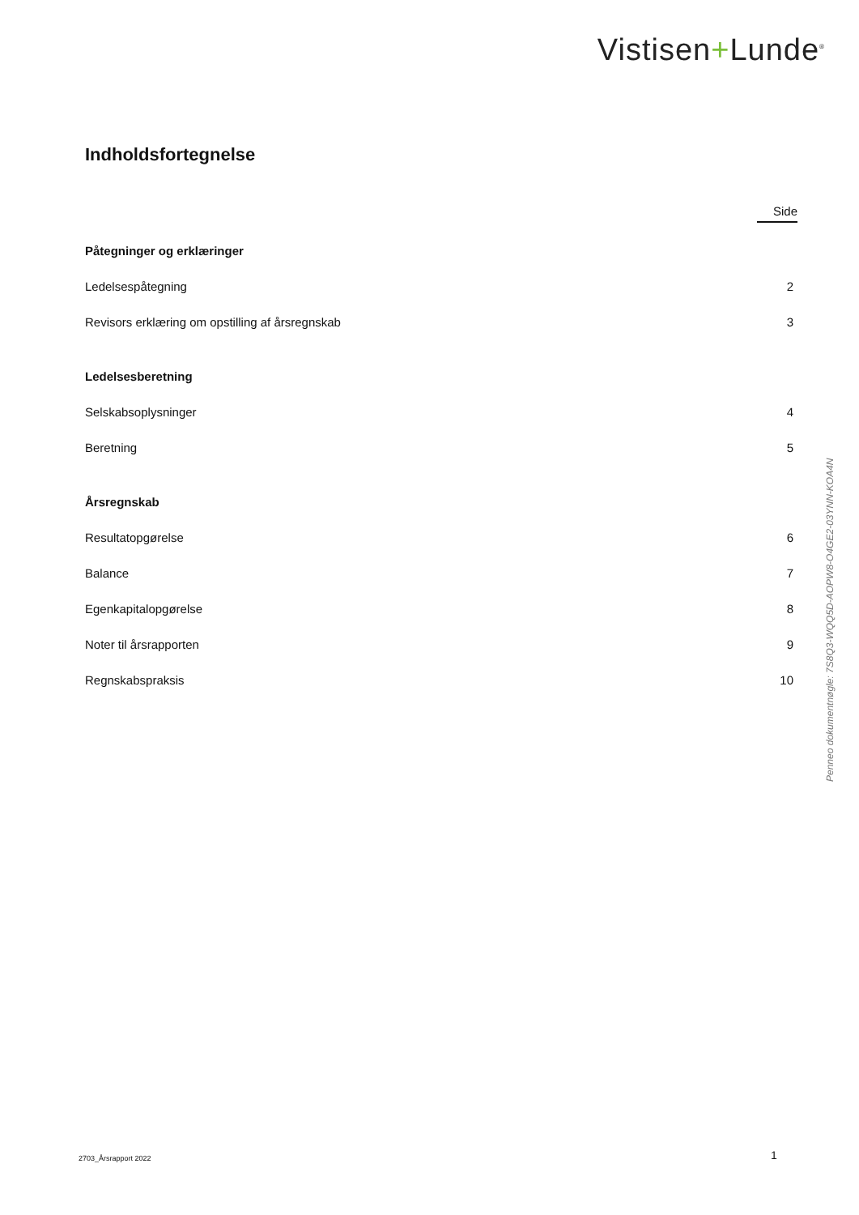Vistisen+Lunde<sup>®</sup>
Indholdsfortegnelse
Side
Påtegninger og erklæringer
Ledelsespåtegning 2
Revisors erklæring om opstilling af årsregnskab 3
Ledelsesberetning
Selskabsoplysninger 4
Beretning 5
Årsregnskab
Resultatopgørelse 6
Balance 7
Egenkapitalopgørelse 8
Noter til årsrapporten 9
Regnskabspraksis 10
Penneo dokumentnøgle: 7S8Q3-WQQ5D-AOPW8-O4GE2-03YNN-KOA4N
2703_Årsrapport 2022 1